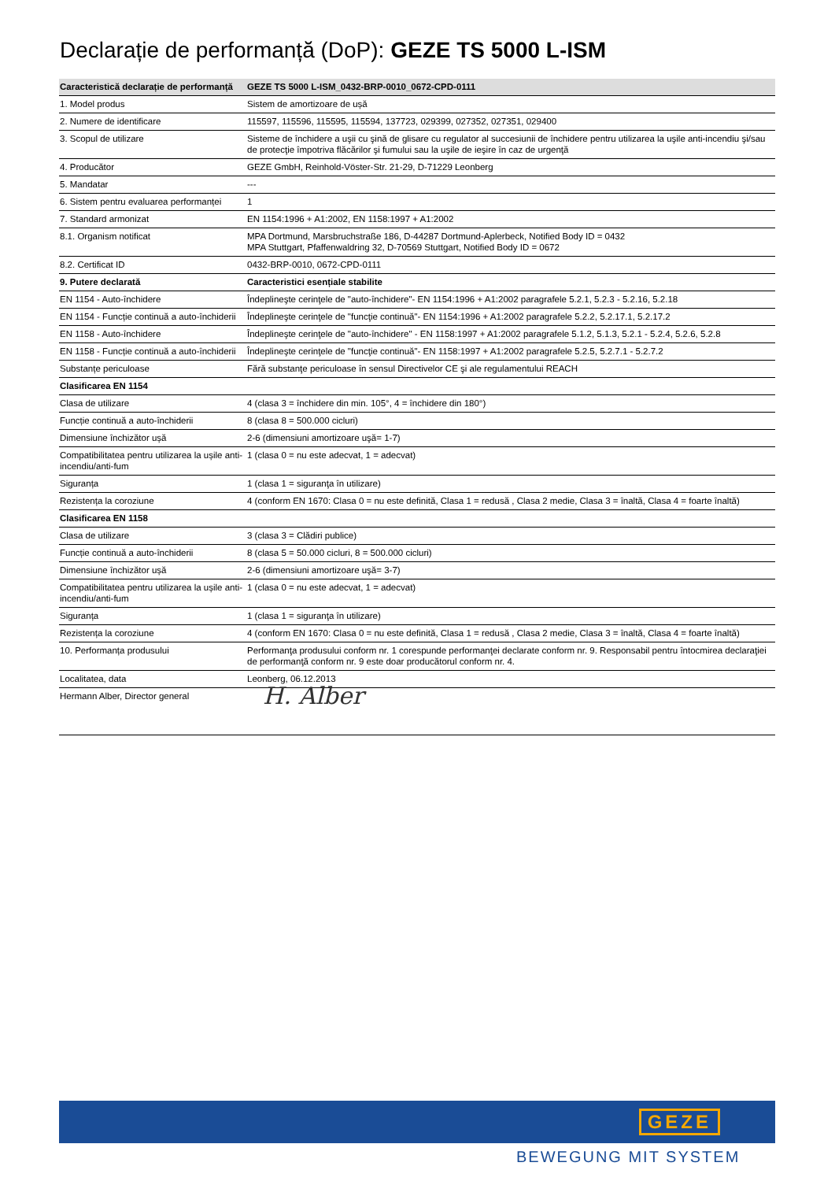Declarație de performanță (DoP): GEZE TS 5000 L-ISM
| Caracteristică declarație de performanță | GEZE TS 5000 L-ISM_0432-BRP-0010_0672-CPD-0111 |
| --- | --- |
| 1. Model produs | Sistem de amortizoare de ușă |
| 2. Numere de identificare | 115597, 115596, 115595, 115594, 137723, 029399, 027352, 027351, 029400 |
| 3. Scopul de utilizare | Sisteme de închidere a uşii cu şină de glisare cu regulator al succesiunii de închidere pentru utilizarea la uşile anti-incendiu şi/sau de protecţie împotriva flăcărilor şi fumului sau la uşile de ieşire în caz de urgenţă |
| 4. Producător | GEZE GmbH, Reinhold-Vöster-Str. 21-29, D-71229 Leonberg |
| 5. Mandatar | --- |
| 6. Sistem pentru evaluarea performanței | 1 |
| 7. Standard armonizat | EN 1154:1996 + A1:2002, EN 1158:1997 + A1:2002 |
| 8.1. Organism notificat | MPA Dortmund, Marsbruchstraße 186, D-44287 Dortmund-Aplerbeck, Notified Body ID = 0432 MPA Stuttgart, Pfaffenwaldring 32, D-70569 Stuttgart, Notified Body ID = 0672 |
| 8.2. Certificat ID | 0432-BRP-0010, 0672-CPD-0111 |
| 9. Putere declarată | Caracteristici esențiale stabilite |
| EN 1154 - Auto-închidere | Îndeplineşte cerinţele de "auto-închidere"- EN 1154:1996 + A1:2002 paragrafele 5.2.1, 5.2.3 - 5.2.16, 5.2.18 |
| EN 1154 - Funcție continuă a auto-închiderii | Îndeplineşte cerinţele de "funcţie continuă"- EN 1154:1996 + A1:2002 paragrafele 5.2.2, 5.2.17.1, 5.2.17.2 |
| EN 1158 - Auto-închidere | Îndeplineşte cerinţele de "auto-închidere" - EN 1158:1997 + A1:2002 paragrafele 5.1.2, 5.1.3, 5.2.1 - 5.2.4, 5.2.6, 5.2.8 |
| EN 1158 - Funcție continuă a auto-închiderii | Îndeplineşte cerinţele de "funcţie continuă"- EN 1158:1997 + A1:2002 paragrafele 5.2.5, 5.2.7.1 - 5.2.7.2 |
| Substanțe periculoase | Fără substanţe periculoase în sensul Directivelor CE şi ale regulamentului REACH |
| Clasificarea EN 1154 | |
| Clasa de utilizare | 4 (clasa 3 = închidere din min. 105°, 4 = închidere din 180°) |
| Funcție continuă a auto-închiderii | 8 (clasa 8 = 500.000 cicluri) |
| Dimensiune închizător ușă | 2-6 (dimensiuni amortizoare uşă= 1-7) |
| Compatibilitatea pentru utilizarea la ușile anti-incendiu/anti-fum | 1 (clasa 0 = nu este adecvat, 1 = adecvat) |
| Siguranța | 1 (clasa 1 = siguranţa în utilizare) |
| Rezistența la coroziune | 4 (conform EN 1670: Clasa 0 = nu este definită, Clasa 1 = redusă , Clasa 2 medie, Clasa 3 = înaltă, Clasa 4 = foarte înaltă) |
| Clasificarea EN 1158 | |
| Clasa de utilizare | 3 (clasa 3 = Clădiri publice) |
| Funcție continuă a auto-închiderii | 8 (clasa 5 = 50.000 cicluri, 8 = 500.000 cicluri) |
| Dimensiune închizător ușă | 2-6 (dimensiuni amortizoare uşă= 3-7) |
| Compatibilitatea pentru utilizarea la ușile anti-incendiu/anti-fum | 1 (clasa 0 = nu este adecvat, 1 = adecvat) |
| Siguranța | 1 (clasa 1 = siguranţa în utilizare) |
| Rezistența la coroziune | 4 (conform EN 1670: Clasa 0 = nu este definită, Clasa 1 = redusă , Clasa 2 medie, Clasa 3 = înaltă, Clasa 4 = foarte înaltă) |
| 10. Performanța produsului | Performanţa produsului conform nr. 1 corespunde performanţei declarate conform nr. 9. Responsabil pentru întocmirea declaraţiei de performanţă conform nr. 9 este doar producătorul conform nr. 4. |
| Localitatea, data | Leonberg, 06.12.2013 |
| Hermann Alber, Director general | H. Alber |
GEZE
BEWEGUNG MIT SYSTEM